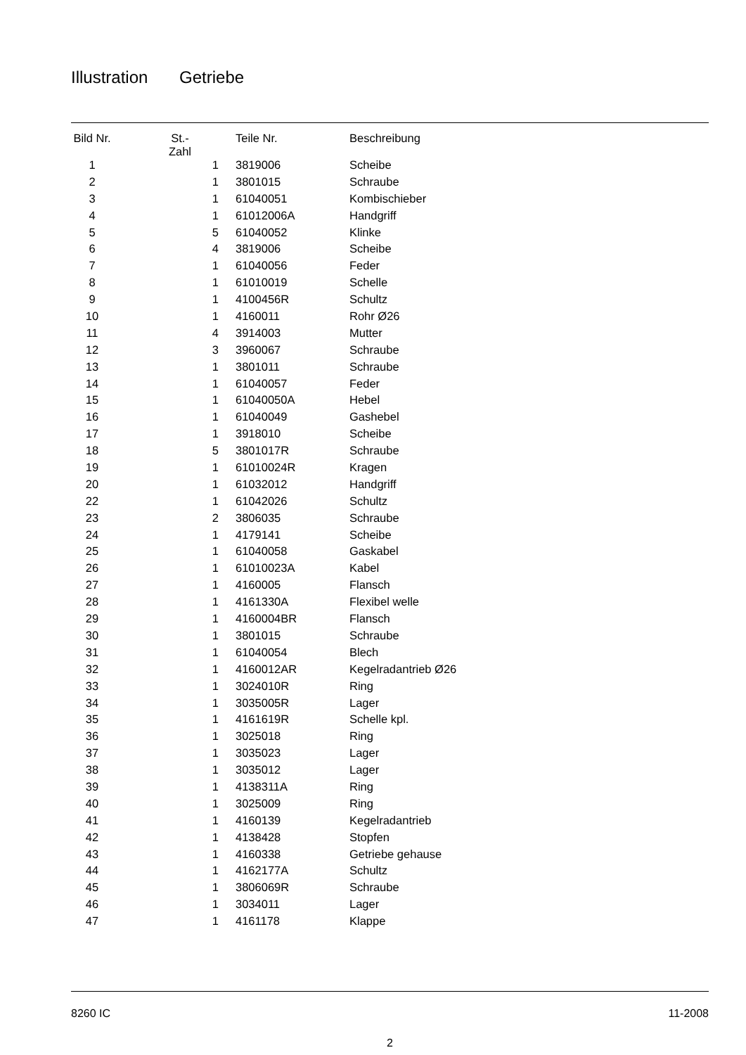Illustration Getriebe
| Bild Nr. | St.- Zahl | Teile Nr. | Beschreibung |
| --- | --- | --- | --- |
| 1 | 1 | 3819006 | Scheibe |
| 2 | 1 | 3801015 | Schraube |
| 3 | 1 | 61040051 | Kombischieber |
| 4 | 1 | 61012006A | Handgriff |
| 5 | 5 | 61040052 | Klinke |
| 6 | 4 | 3819006 | Scheibe |
| 7 | 1 | 61040056 | Feder |
| 8 | 1 | 61010019 | Schelle |
| 9 | 1 | 4100456R | Schultz |
| 10 | 1 | 4160011 | Rohr Ø26 |
| 11 | 4 | 3914003 | Mutter |
| 12 | 3 | 3960067 | Schraube |
| 13 | 1 | 3801011 | Schraube |
| 14 | 1 | 61040057 | Feder |
| 15 | 1 | 61040050A | Hebel |
| 16 | 1 | 61040049 | Gashebel |
| 17 | 1 | 3918010 | Scheibe |
| 18 | 5 | 3801017R | Schraube |
| 19 | 1 | 61010024R | Kragen |
| 20 | 1 | 61032012 | Handgriff |
| 22 | 1 | 61042026 | Schultz |
| 23 | 2 | 3806035 | Schraube |
| 24 | 1 | 4179141 | Scheibe |
| 25 | 1 | 61040058 | Gaskabel |
| 26 | 1 | 61010023A | Kabel |
| 27 | 1 | 4160005 | Flansch |
| 28 | 1 | 4161330A | Flexibel welle |
| 29 | 1 | 4160004BR | Flansch |
| 30 | 1 | 3801015 | Schraube |
| 31 | 1 | 61040054 | Blech |
| 32 | 1 | 4160012AR | Kegelradantrieb Ø26 |
| 33 | 1 | 3024010R | Ring |
| 34 | 1 | 3035005R | Lager |
| 35 | 1 | 4161619R | Schelle kpl. |
| 36 | 1 | 3025018 | Ring |
| 37 | 1 | 3035023 | Lager |
| 38 | 1 | 3035012 | Lager |
| 39 | 1 | 4138311A | Ring |
| 40 | 1 | 3025009 | Ring |
| 41 | 1 | 4160139 | Kegelradantrieb |
| 42 | 1 | 4138428 | Stopfen |
| 43 | 1 | 4160338 | Getriebe gehause |
| 44 | 1 | 4162177A | Schultz |
| 45 | 1 | 3806069R | Schraube |
| 46 | 1 | 3034011 | Lager |
| 47 | 1 | 4161178 | Klappe |
8260 IC 11-2008
2